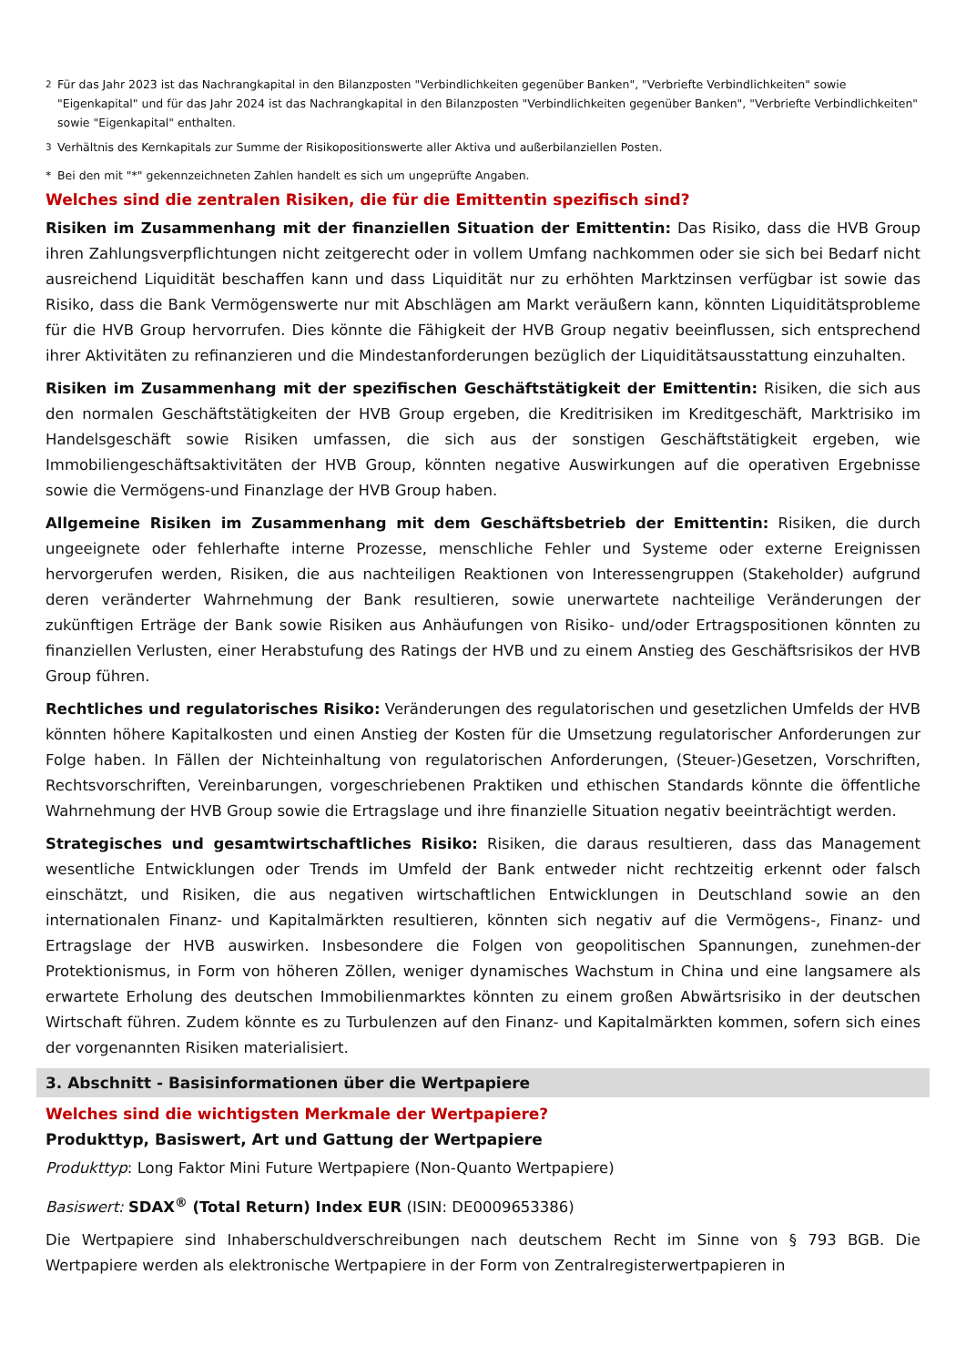<sup>2</sup> Für das Jahr 2023 ist das Nachrangkapital in den Bilanzposten "Verbindlichkeiten gegenüber Banken", "Verbriefte Verbindlichkeiten" sowie "Eigenkapital" und für das Jahr 2024 ist das Nachrangkapital in den Bilanzposten "Verbindlichkeiten gegenüber Banken", "Verbriefte Verbindlichkeiten" sowie "Eigenkapital" enthalten.
<sup>3</sup> Verhältnis des Kernkapitals zur Summe der Risikopositionswerte aller Aktiva und außerbilanziellen Posten.
* Bei den mit "*" gekennzeichneten Zahlen handelt es sich um ungeprüfte Angaben.
Welches sind die zentralen Risiken, die für die Emittentin spezifisch sind?
Risiken im Zusammenhang mit der finanziellen Situation der Emittentin: Das Risiko, dass die HVB Group ihren Zahlungsverpflichtungen nicht zeitgerecht oder in vollem Umfang nachkommen oder sie sich bei Bedarf nicht ausreichend Liquidität beschaffen kann und dass Liquidität nur zu erhöhten Marktzinsen verfügbar ist sowie das Risiko, dass die Bank Vermögenswerte nur mit Abschlägen am Markt veräußern kann, könnten Liquiditätsprobleme für die HVB Group hervorrufen. Dies könnte die Fähigkeit der HVB Group negativ beeinflussen, sich entsprechend ihrer Aktivitäten zu refinanzieren und die Mindestanforderungen bezüglich der Liquiditätsausstattung einzuhalten.
Risiken im Zusammenhang mit der spezifischen Geschäftstätigkeit der Emittentin: Risiken, die sich aus den normalen Geschäftstätigkeiten der HVB Group ergeben, die Kreditrisiken im Kreditgeschäft, Marktrisiko im Handelsgeschäft sowie Risiken umfassen, die sich aus der sonstigen Geschäftstätigkeit ergeben, wie Immobiliengeschäftsaktivitäten der HVB Group, könnten negative Auswirkungen auf die operativen Ergebnisse sowie die Vermögens-und Finanzlage der HVB Group haben.
Allgemeine Risiken im Zusammenhang mit dem Geschäftsbetrieb der Emittentin: Risiken, die durch ungeeignete oder fehlerhafte interne Prozesse, menschliche Fehler und Systeme oder externe Ereignissen hervorgerufen werden, Risiken, die aus nachteiligen Reaktionen von Interessengruppen (Stakeholder) aufgrund deren veränderter Wahrnehmung der Bank resultieren, sowie unerwartete nachteilige Veränderungen der zukünftigen Erträge der Bank sowie Risiken aus Anhäufungen von Risiko- und/oder Ertragspositionen könnten zu finanziellen Verlusten, einer Herabstufung des Ratings der HVB und zu einem Anstieg des Geschäftsrisikos der HVB Group führen.
Rechtliches und regulatorisches Risiko: Veränderungen des regulatorischen und gesetzlichen Umfelds der HVB könnten höhere Kapitalkosten und einen Anstieg der Kosten für die Umsetzung regulatorischer Anforderungen zur Folge haben. In Fällen der Nichteinhaltung von regulatorischen Anforderungen, (Steuer-)Gesetzen, Vorschriften, Rechtsvorschriften, Vereinbarungen, vorgeschriebenen Praktiken und ethischen Standards könnte die öffentliche Wahrnehmung der HVB Group sowie die Ertragslage und ihre finanzielle Situation negativ beeinträchtigt werden.
Strategisches und gesamtwirtschaftliches Risiko: Risiken, die daraus resultieren, dass das Management wesentliche Entwicklungen oder Trends im Umfeld der Bank entweder nicht rechtzeitig erkennt oder falsch einschätzt, und Risiken, die aus negativen wirtschaftlichen Entwicklungen in Deutschland sowie an den internationalen Finanz- und Kapitalmärkten resultieren, könnten sich negativ auf die Vermögens-, Finanz- und Ertragslage der HVB auswirken. Insbesondere die Folgen von geopolitischen Spannungen, zunehmen-der Protektionismus, in Form von höheren Zöllen, weniger dynamisches Wachstum in China und eine langsamere als erwartete Erholung des deutschen Immobilienmarktes könnten zu einem großen Abwärtsrisiko in der deutschen Wirtschaft führen. Zudem könnte es zu Turbulenzen auf den Finanz- und Kapitalmärkten kommen, sofern sich eines der vorgenannten Risiken materialisiert.
3. Abschnitt - Basisinformationen über die Wertpapiere
Welches sind die wichtigsten Merkmale der Wertpapiere?
Produkttyp, Basiswert, Art und Gattung der Wertpapiere
Produkttyp: Long Faktor Mini Future Wertpapiere (Non-Quanto Wertpapiere)
Basiswert: SDAX<sup>®</sup> (Total Return) Index EUR (ISIN: DE0009653386)
Die Wertpapiere sind Inhaberschuldverschreibungen nach deutschem Recht im Sinne von § 793 BGB. Die Wertpapiere werden als elektronische Wertpapiere in der Form von Zentralregisterwertpapieren in